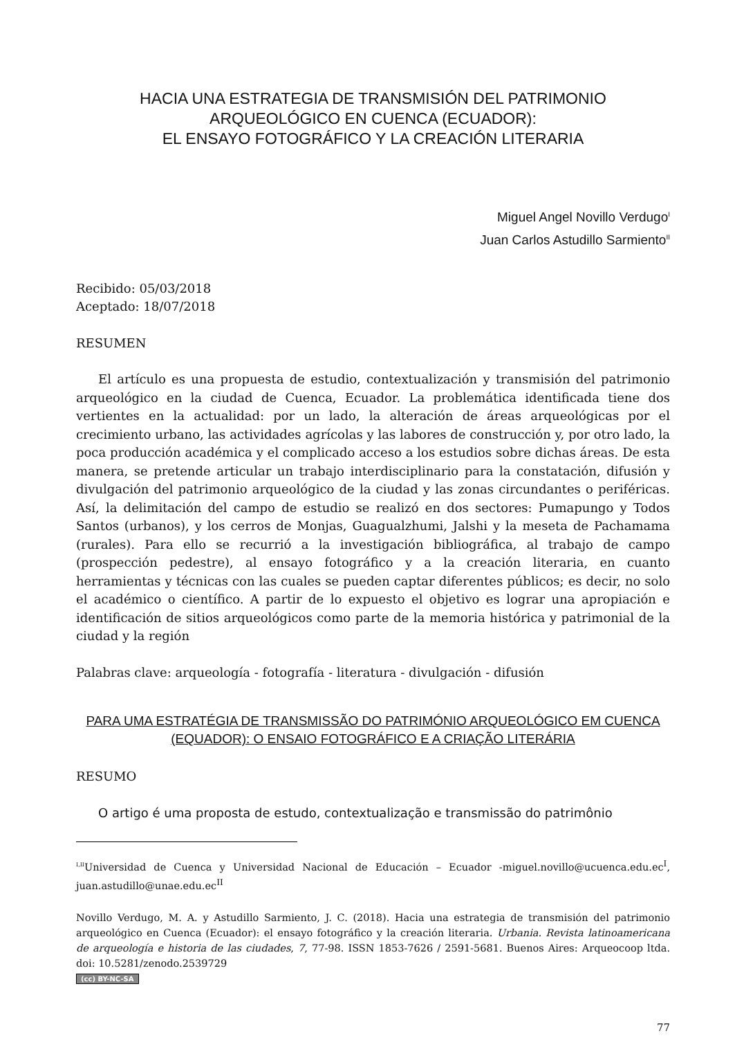HACIA UNA ESTRATEGIA DE TRANSMISIÓN DEL PATRIMONIO
ARQUEOLÓGICO EN CUENCA (ECUADOR):
EL ENSAYO FOTOGRÁFICO Y LA CREACIÓN LITERARIA
Miguel Angel Novillo Verdugo<sup>I</sup>
Juan Carlos Astudillo Sarmiento<sup>II</sup>
Recibido: 05/03/2018
Aceptado: 18/07/2018
RESUMEN
El artículo es una propuesta de estudio, contextualización y transmisión del patrimonio arqueológico en la ciudad de Cuenca, Ecuador. La problemática identificada tiene dos vertientes en la actualidad: por un lado, la alteración de áreas arqueológicas por el crecimiento urbano, las actividades agrícolas y las labores de construcción y, por otro lado, la poca producción académica y el complicado acceso a los estudios sobre dichas áreas. De esta manera, se pretende articular un trabajo interdisciplinario para la constatación, difusión y divulgación del patrimonio arqueológico de la ciudad y las zonas circundantes o periféricas. Así, la delimitación del campo de estudio se realizó en dos sectores: Pumapungo y Todos Santos (urbanos), y los cerros de Monjas, Guagualzhumi, Jalshi y la meseta de Pachamama (rurales). Para ello se recurrió a la investigación bibliográfica, al trabajo de campo (prospección pedestre), al ensayo fotográfico y a la creación literaria, en cuanto herramientas y técnicas con las cuales se pueden captar diferentes públicos; es decir, no solo el académico o científico. A partir de lo expuesto el objetivo es lograr una apropiación e identificación de sitios arqueológicos como parte de la memoria histórica y patrimonial de la ciudad y la región
Palabras clave: arqueología - fotografía - literatura - divulgación - difusión
PARA UMA ESTRATÉGIA DE TRANSMISSÃO DO PATRIMÓNIO ARQUEOLÓGICO EM CUENCA
(EQUADOR): O ENSAIO FOTOGRÁFICO E A CRIAÇÃO LITERÁRIA
RESUMO
O artigo é uma proposta de estudo, contextualização e transmissão do patrimônio
<sup>I,II</sup>Universidad de Cuenca y Universidad Nacional de Educación – Ecuador -miguel.novillo@ucuenca.edu.ec<sup>I</sup>, juan.astudillo@unae.edu.ec<sup>II</sup>
Novillo Verdugo, M. A. y Astudillo Sarmiento, J. C. (2018). Hacia una estrategia de transmisión del patrimonio arqueológico en Cuenca (Ecuador): el ensayo fotográfico y la creación literaria. Urbania. Revista latinoamericana de arqueología e historia de las ciudades, 7, 77-98. ISSN 1853-7626 / 2591-5681. Buenos Aires: Arqueocoop ltda. doi: 10.5281/zenodo.2539729
(cc) BY-NC-SA
77